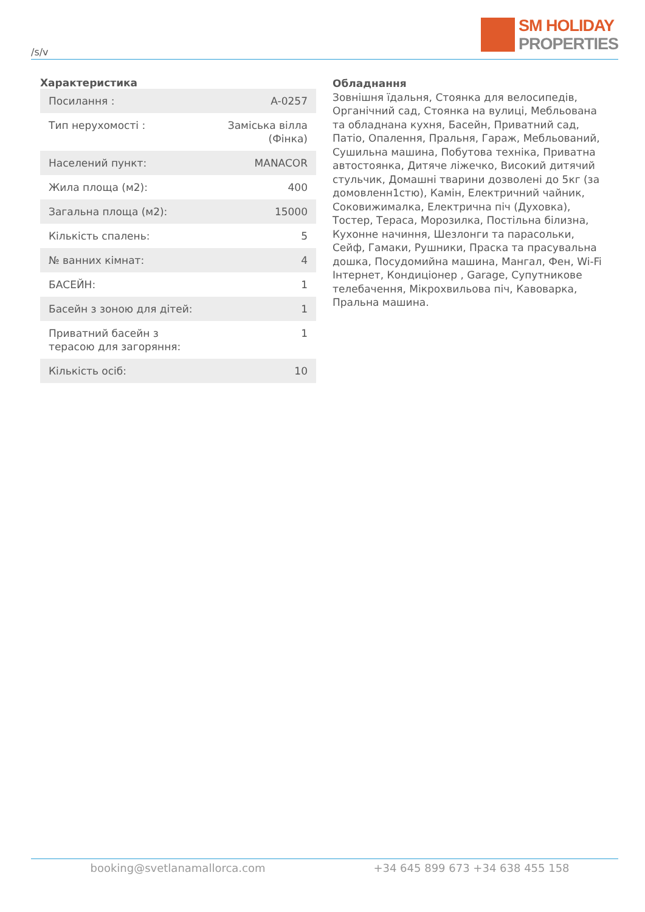/s/v
SM HOLIDAY
PROPERTIES
Характеристика
| Посилання : | A-0257 |
| Тип нерухомості : | Заміська вілла (Фінка) |
| Населений пункт: | MANACOR |
| Жила площа (м2): | 400 |
| Загальна площа (м2): | 15000 |
| Кількість спалень: | 5 |
| № ванних кімнат: | 4 |
| БАСЕЙН: | 1 |
| Басейн з зоною для дітей: | 1 |
| Приватний басейн з терасою для загоряння: | 1 |
| Кількість осіб: | 10 |
Обладнання
Зовнішня їдальня, Стоянка для велосипедів, Органічний сад, Стоянка на вулиці, Мебльована та обладнана кухня, Басейн, Приватний сад, Патіо, Опалення, Пральня, Гараж, Мебльований, Сушильна машина, Побутова техніка, Приватна автостоянка, Дитяче ліжечко, Високий дитячий стульчик, Домашні тварини дозволені до 5кг (за домовленн1стю), Камін, Електричний чайник, Соковижималка, Електрична піч (Духовка), Тостер, Тераса, Морозилка, Постільна білизна, Кухонне начиння, Шезлонги та парасольки, Сейф, Гамаки, Рушники, Праска та прасувальна дошка, Посудомийна машина, Мангал, Фен, Wi-Fi Інтернет, Кондиціонер , Garage, Супутникове телебачення, Мікрохвильова піч, Кавоварка, Пральна машина.
booking@svetlanamallorca.com +34 645 899 673 +34 638 455 158